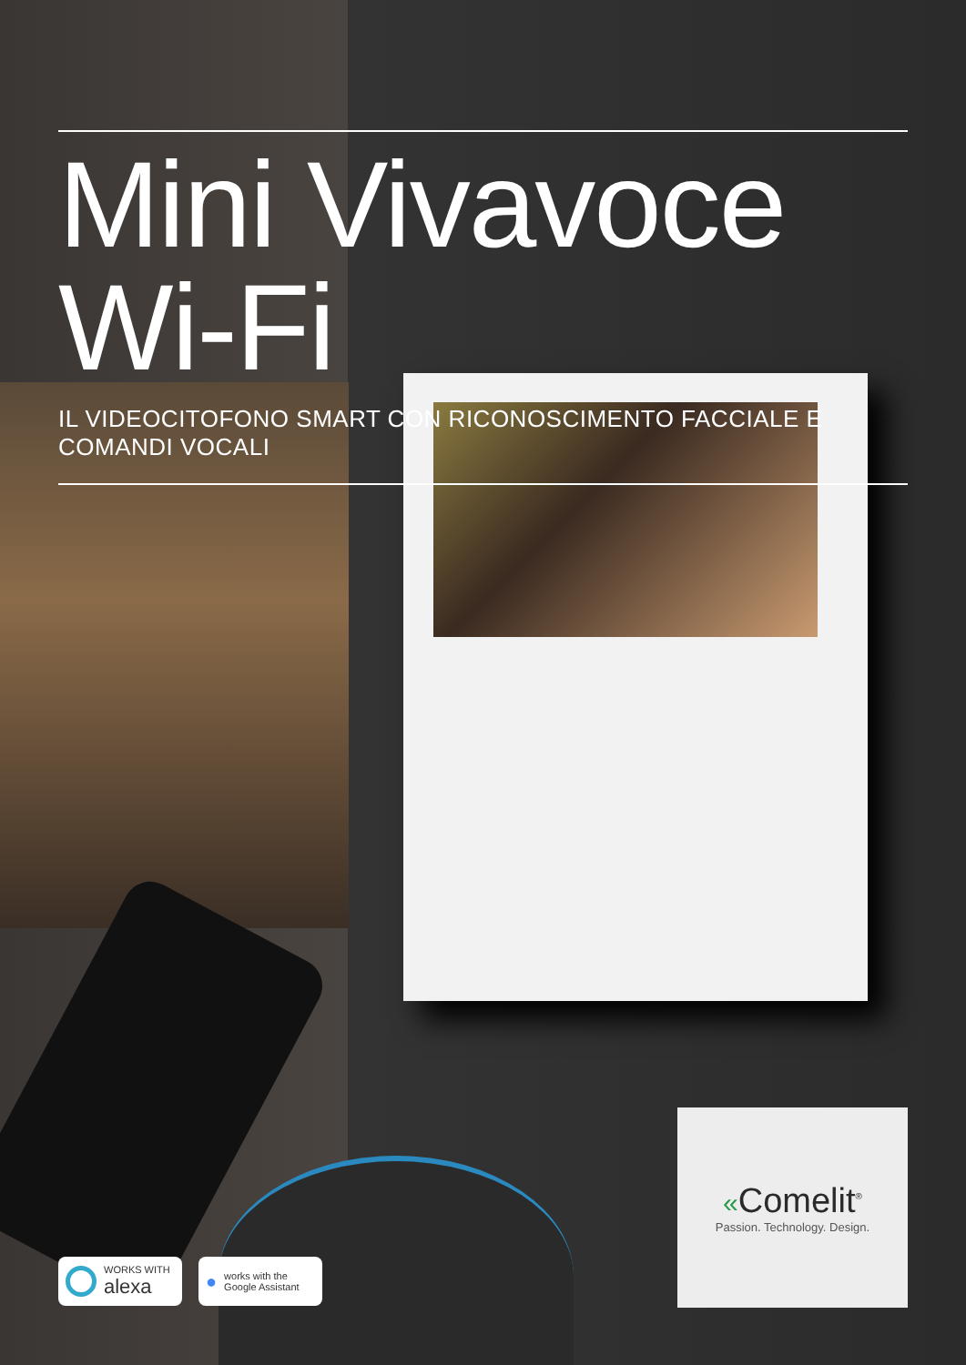Mini Vivavoce Wi-Fi
IL VIDEOCITOFONO SMART CON RICONOSCIMENTO FACCIALE E COMANDI VOCALI
WORKS WITH
alexa
●
works with the
Google Assistant
«Comelit<sup>®</sup>
Passion. Technology. Design.